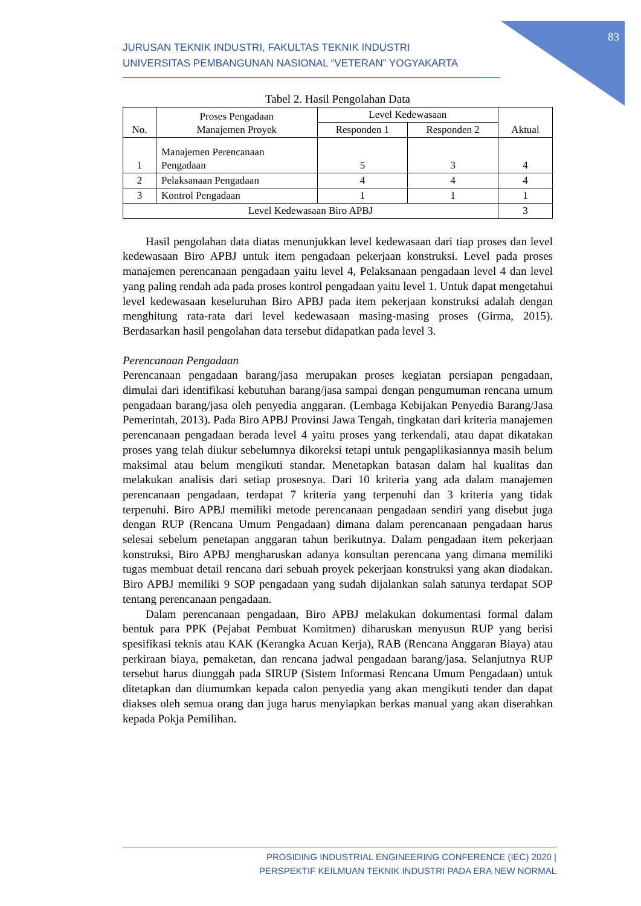83
JURUSAN TEKNIK INDUSTRI, FAKULTAS TEKNIK INDUSTRI
UNIVERSITAS PEMBANGUNAN NASIONAL “VETERAN” YOGYAKARTA
Tabel 2. Hasil Pengolahan Data
| No. | Proses Pengadaan Manajemen Proyek | Level Kedewasaan | | Aktual |
| --- | --- | --- | --- | --- |
| | | Responden 1 | Responden 2 | |
| 1 | Manajemen Perencanaan Pengadaan | 5 | 3 | 4 |
| 2 | Pelaksanaan Pengadaan | 4 | 4 | 4 |
| 3 | Kontrol Pengadaan | 1 | 1 | 1 |
| Level Kedewasaan Biro APBJ | | | | 3 |
Hasil pengolahan data diatas menunjukkan level kedewasaan dari tiap proses dan level kedewasaan Biro APBJ untuk item pengadaan pekerjaan konstruksi. Level pada proses manajemen perencanaan pengadaan yaitu level 4, Pelaksanaan pengadaan level 4 dan level yang paling rendah ada pada proses kontrol pengadaan yaitu level 1. Untuk dapat mengetahui level kedewasaan keseluruhan Biro APBJ pada item pekerjaan konstruksi adalah dengan menghitung rata-rata dari level kedewasaan masing-masing proses (Girma, 2015). Berdasarkan hasil pengolahan data tersebut didapatkan pada level 3.
Perencanaan Pengadaan
Perencanaan pengadaan barang/jasa merupakan proses kegiatan persiapan pengadaan, dimulai dari identifikasi kebutuhan barang/jasa sampai dengan pengumuman rencana umum pengadaan barang/jasa oleh penyedia anggaran. (Lembaga Kebijakan Penyedia Barang/Jasa Pemerintah, 2013). Pada Biro APBJ Provinsi Jawa Tengah, tingkatan dari kriteria manajemen perencanaan pengadaan berada level 4 yaitu proses yang terkendali, atau dapat dikatakan proses yang telah diukur sebelumnya dikoreksi tetapi untuk pengaplikasiannya masih belum maksimal atau belum mengikuti standar. Menetapkan batasan dalam hal kualitas dan melakukan analisis dari setiap prosesnya. Dari 10 kriteria yang ada dalam manajemen perencanaan pengadaan, terdapat 7 kriteria yang terpenuhi dan 3 kriteria yang tidak terpenuhi. Biro APBJ memiliki metode perencanaan pengadaan sendiri yang disebut juga dengan RUP (Rencana Umum Pengadaan) dimana dalam perencanaan pengadaan harus selesai sebelum penetapan anggaran tahun berikutnya. Dalam pengadaan item pekerjaan konstruksi, Biro APBJ mengharuskan adanya konsultan perencana yang dimana memiliki tugas membuat detail rencana dari sebuah proyek pekerjaan konstruksi yang akan diadakan. Biro APBJ memiliki 9 SOP pengadaan yang sudah dijalankan salah satunya terdapat SOP tentang perencanaan pengadaan.
Dalam perencanaan pengadaan, Biro APBJ melakukan dokumentasi formal dalam bentuk para PPK (Pejabat Pembuat Komitmen) diharuskan menyusun RUP yang berisi spesifikasi teknis atau KAK (Kerangka Acuan Kerja), RAB (Rencana Anggaran Biaya) atau perkiraan biaya, pemaketan, dan rencana jadwal pengadaan barang/jasa. Selanjutnya RUP tersebut harus diunggah pada SIRUP (Sistem Informasi Rencana Umum Pengadaan) untuk ditetapkan dan diumumkan kepada calon penyedia yang akan mengikuti tender dan dapat diakses oleh semua orang dan juga harus menyiapkan berkas manual yang akan diserahkan kepada Pokja Pemilihan.
PROSIDING INDUSTRIAL ENGINEERING CONFERENCE (IEC) 2020 |
PERSPEKTIF KEILMUAN TEKNIK INDUSTRI PADA ERA NEW NORMAL